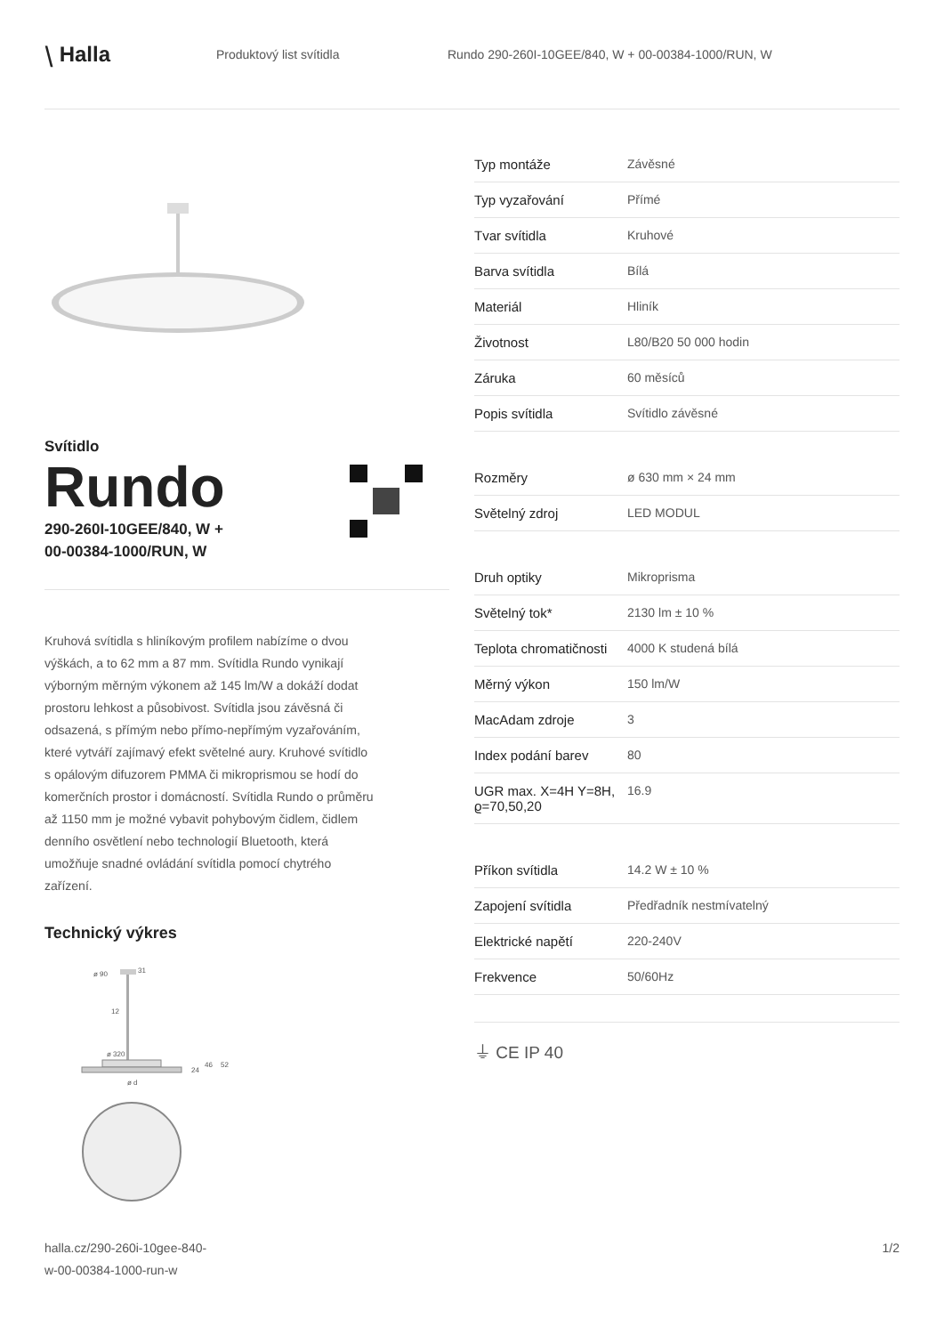⧹ Halla
Produktový list svítidla
Rundo 290-260I-10GEE/840, W + 00-00384-1000/RUN, W
Svítidlo
Rundo
290-260I-10GEE/840, W +
00-00384-1000/RUN, W
Kruhová svítidla s hliníkovým profilem nabízíme o dvou výškách, a to 62 mm a 87 mm. Svítidla Rundo vynikají výborným měrným výkonem až 145 lm/W a dokáží dodat prostoru lehkost a působivost. Svítidla jsou závěsná či odsazená, s přímým nebo přímo-nepřímým vyzařováním, které vytváří zajímavý efekt světelné aury. Kruhové svítidlo s opálovým difuzorem PMMA či mikroprismou se hodí do komerčních prostor i domácností. Svítidla Rundo o průměru až 1150 mm je možné vybavit pohybovým čidlem, čidlem denního osvětlení nebo technologií Bluetooth, která umožňuje snadné ovládání svítidla pomocí chytrého zařízení.
Technický výkres
ø 90
31
12
ø 320
24
46
52
ø d
| Typ montáže | Závěsné |
| Typ vyzařování | Přímé |
| Tvar svítidla | Kruhové |
| Barva svítidla | Bílá |
| Materiál | Hliník |
| Životnost | L80/B20 50 000 hodin |
| Záruka | 60 měsíců |
| Popis svítidla | Svítidlo závěsné |
| Rozměry | ø 630 mm × 24 mm |
| Světelný zdroj | LED MODUL |
| Druh optiky | Mikroprisma |
| Světelný tok* | 2130 lm ± 10 % |
| Teplota chromatičnosti | 4000 K studená bílá |
| Měrný výkon | 150 lm/W |
| MacAdam zdroje | 3 |
| Index podání barev | 80 |
| UGR max. X=4H Y=8H, ϱ=70,50,20 | 16.9 |
| Příkon svítidla | 14.2 W ± 10 % |
| Zapojení svítidla | Předřadník nestmívatelný |
| Elektrické napětí | 220-240V |
| Frekvence | 50/60Hz |
⏚ CE IP 40
halla.cz/290-260i-10gee-840-
w-00-00384-1000-run-w
1/2